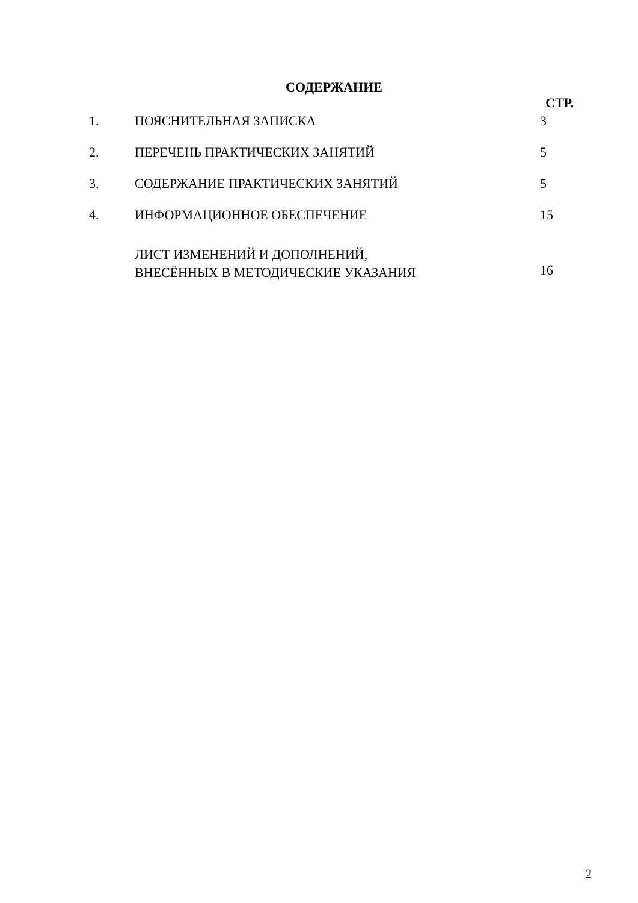СОДЕРЖАНИЕ
| | | СТР. |
| 1. | ПОЯСНИТЕЛЬНАЯ ЗАПИСКА | 3 |
| 2. | ПЕРЕЧЕНЬ ПРАКТИЧЕСКИХ ЗАНЯТИЙ | 5 |
| 3. | СОДЕРЖАНИЕ ПРАКТИЧЕСКИХ ЗАНЯТИЙ | 5 |
| 4. | ИНФОРМАЦИОННОЕ ОБЕСПЕЧЕНИЕ | 15 |
| | ЛИСТ ИЗМЕНЕНИЙ И ДОПОЛНЕНИЙ, ВНЕСЁННЫХ В МЕТОДИЧЕСКИЕ УКАЗАНИЯ | 16 |
2